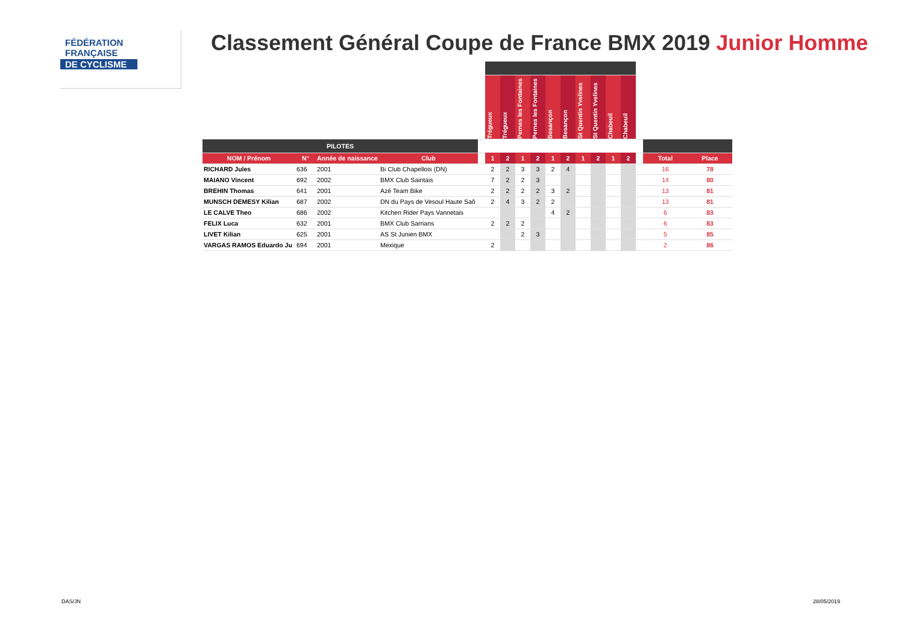FÉDÉRATION
FRANÇAISE
DE CYCLISME
Classement Général Coupe de France BMX 2019 Junior Homme
| | | | | | Trégueux | Trégueux | Pernes les Fontaines | Pernes les Fontaines | Besançon | Besançon | St Quentin Yvelines | St Quentin Yvelines | Chabeuil | Chabeuil | | | |
| --- | --- | --- | --- | --- | --- | --- | --- | --- | --- | --- | --- | --- | --- | --- | --- | --- | --- |
| PILOTES | | | | | | | | | | | | | | | | | |
| NOM / Prénom | N° | Année de naissance | Club | | 1 | 2 | 1 | 2 | 1 | 2 | 1 | 2 | 1 | 2 | | Total | Place |
| RICHARD Jules | 636 | 2001 | Bi Club Chapellois (DN) | | 2 | 2 | 3 | 3 | 2 | 4 | | | | | | 16 | 78 |
| MAIANO Vincent | 692 | 2002 | BMX Club Saintais | | 7 | 2 | 2 | 3 | | | | | | | | 14 | 80 |
| BREHIN Thomas | 641 | 2001 | Azé Team Bike | | 2 | 2 | 2 | 2 | 3 | 2 | | | | | | 13 | 81 |
| MUNSCH DEMESY Kilian | 687 | 2002 | DN du Pays de Vesoul Haute Saô | | 2 | 4 | 3 | 2 | 2 | | | | | | | 13 | 81 |
| LE CALVE Theo | 686 | 2002 | Kitchen Rider Pays Vannetais | | | | | | 4 | 2 | | | | | | 6 | 83 |
| FELIX Luca | 632 | 2001 | BMX Club Sarrians | | 2 | 2 | 2 | | | | | | | | | 6 | 83 |
| LIVET Kilian | 625 | 2001 | AS St Junien BMX | | | | 2 | 3 | | | | | | | | 5 | 85 |
| VARGAS RAMOS Eduardo Ju | 694 | 2001 | Mexique | | 2 | | | | | | | | | | | 2 | 86 |
DAS/JN 28/05/2019